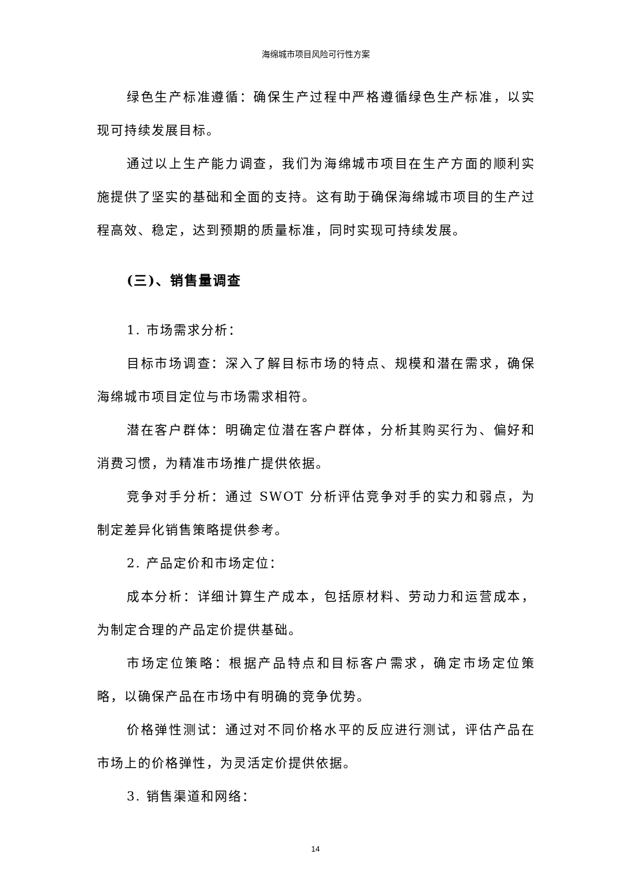海绵城市项目风险可行性方案
绿色生产标准遵循：确保生产过程中严格遵循绿色生产标准，以实现可持续发展目标。
通过以上生产能力调查，我们为海绵城市项目在生产方面的顺利实施提供了坚实的基础和全面的支持。这有助于确保海绵城市项目的生产过程高效、稳定，达到预期的质量标准，同时实现可持续发展。
(三)、销售量调查
1. 市场需求分析：
目标市场调查：深入了解目标市场的特点、规模和潜在需求，确保海绵城市项目定位与市场需求相符。
潜在客户群体：明确定位潜在客户群体，分析其购买行为、偏好和消费习惯，为精准市场推广提供依据。
竞争对手分析：通过 SWOT 分析评估竞争对手的实力和弱点，为制定差异化销售策略提供参考。
2. 产品定价和市场定位：
成本分析：详细计算生产成本，包括原材料、劳动力和运营成本，为制定合理的产品定价提供基础。
市场定位策略：根据产品特点和目标客户需求，确定市场定位策略，以确保产品在市场中有明确的竞争优势。
价格弹性测试：通过对不同价格水平的反应进行测试，评估产品在市场上的价格弹性，为灵活定价提供依据。
3. 销售渠道和网络：
14